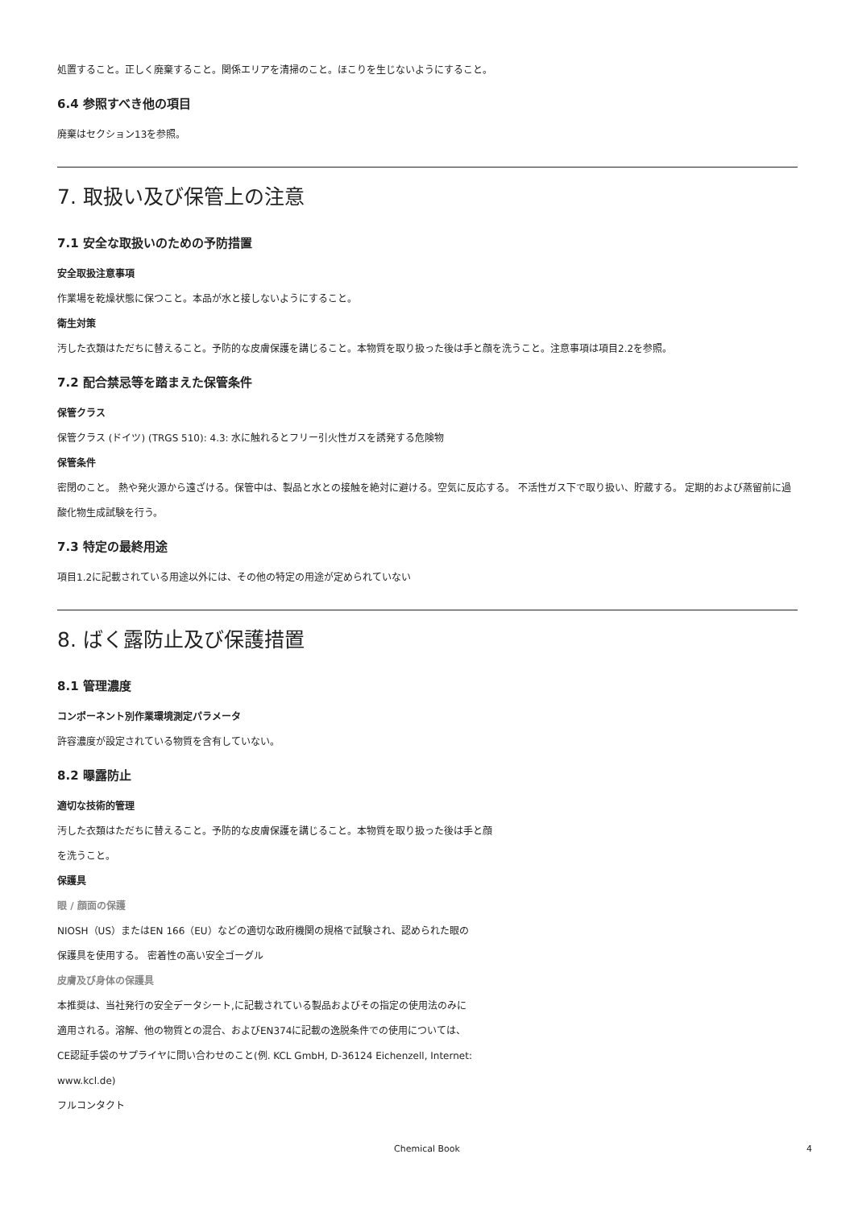処置すること。正しく廃棄すること。関係エリアを清掃のこと。ほこりを生じないようにすること。
6.4 参照すべき他の項目
廃棄はセクション13を参照。
7. 取扱い及び保管上の注意
7.1 安全な取扱いのための予防措置
安全取扱注意事項
作業場を乾燥状態に保つこと。本品が水と接しないようにすること。
衛生対策
汚した衣類はただちに替えること。予防的な皮膚保護を講じること。本物質を取り扱った後は手と顔を洗うこと。注意事項は項目2.2を参照。
7.2 配合禁忌等を踏まえた保管条件
保管クラス
保管クラス (ドイツ) (TRGS 510): 4.3: 水に触れるとフリー引火性ガスを誘発する危険物
保管条件
密閉のこと。 熱や発火源から遠ざける。保管中は、製品と水との接触を絶対に避ける。空気に反応する。 不活性ガス下で取り扱い、貯蔵する。 定期的および蒸留前に過酸化物生成試験を行う。
7.3 特定の最終用途
項目1.2に記載されている用途以外には、その他の特定の用途が定められていない
8. ばく露防止及び保護措置
8.1 管理濃度
コンポーネント別作業環境測定パラメータ
許容濃度が設定されている物質を含有していない。
8.2 曝露防止
適切な技術的管理
汚した衣類はただちに替えること。予防的な皮膚保護を講じること。本物質を取り扱った後は手と顔
を洗うこと。
保護具
眼 / 顔面の保護
NIOSH（US）またはEN 166（EU）などの適切な政府機関の規格で試験され、認められた眼の
保護具を使用する。 密着性の高い安全ゴーグル
皮膚及び身体の保護具
本推奨は、当社発行の安全データシート,に記載されている製品およびその指定の使用法のみに
適用される。溶解、他の物質との混合、およびEN374に記載の逸脱条件での使用については、
CE認証手袋のサプライヤに問い合わせのこと(例. KCL GmbH, D-36124 Eichenzell, Internet:
www.kcl.de)
フルコンタクト
Chemical Book
4